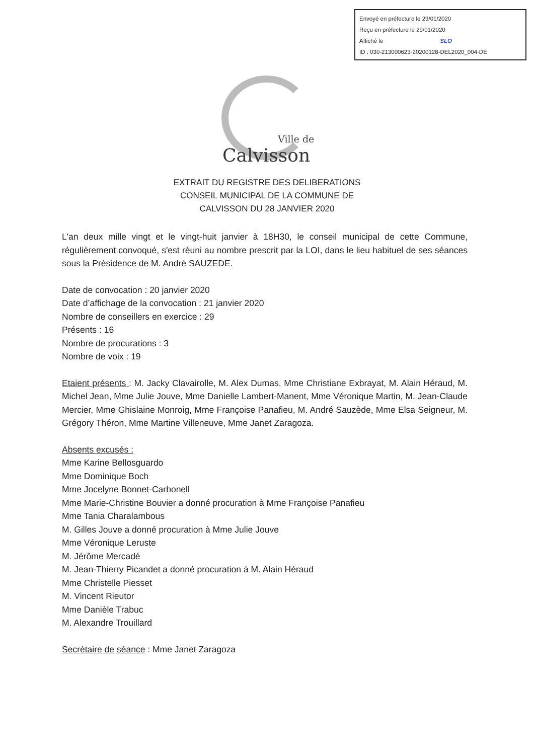Envoyé en préfecture le 29/01/2020
Reçu en préfecture le 29/01/2020
Affiché le SLO
ID : 030-213000623-20200128-DEL2020_004-DE
Ville de
Calvisson
EXTRAIT DU REGISTRE DES DELIBERATIONS
CONSEIL MUNICIPAL DE LA COMMUNE DE
CALVISSON DU 28 JANVIER 2020
L'an deux mille vingt et le vingt-huit janvier à 18H30, le conseil municipal de cette Commune, régulièrement convoqué, s'est réuni au nombre prescrit par la LOI, dans le lieu habituel de ses séances sous la Présidence de M. André SAUZEDE.
Date de convocation : 20 janvier 2020
Date d’affichage de la convocation : 21 janvier 2020
Nombre de conseillers en exercice : 29
Présents : 16
Nombre de procurations : 3
Nombre de voix : 19
Etaient présents : M. Jacky Clavairolle, M. Alex Dumas, Mme Christiane Exbrayat, M. Alain Héraud, M. Michel Jean, Mme Julie Jouve, Mme Danielle Lambert-Manent, Mme Véronique Martin, M. Jean-Claude Mercier, Mme Ghislaine Monroig, Mme Françoise Panafieu, M. André Sauzède, Mme Elsa Seigneur, M. Grégory Théron, Mme Martine Villeneuve, Mme Janet Zaragoza.
Absents excusés :
Mme Karine Bellosguardo
Mme Dominique Boch
Mme Jocelyne Bonnet-Carbonell
Mme Marie-Christine Bouvier a donné procuration à Mme Françoise Panafieu
Mme Tania Charalambous
M. Gilles Jouve a donné procuration à Mme Julie Jouve
Mme Véronique Leruste
M. Jérôme Mercadé
M. Jean-Thierry Picandet a donné procuration à M. Alain Héraud
Mme Christelle Piesset
M. Vincent Rieutor
Mme Danièle Trabuc
M. Alexandre Trouillard
Secrétaire de séance : Mme Janet Zaragoza